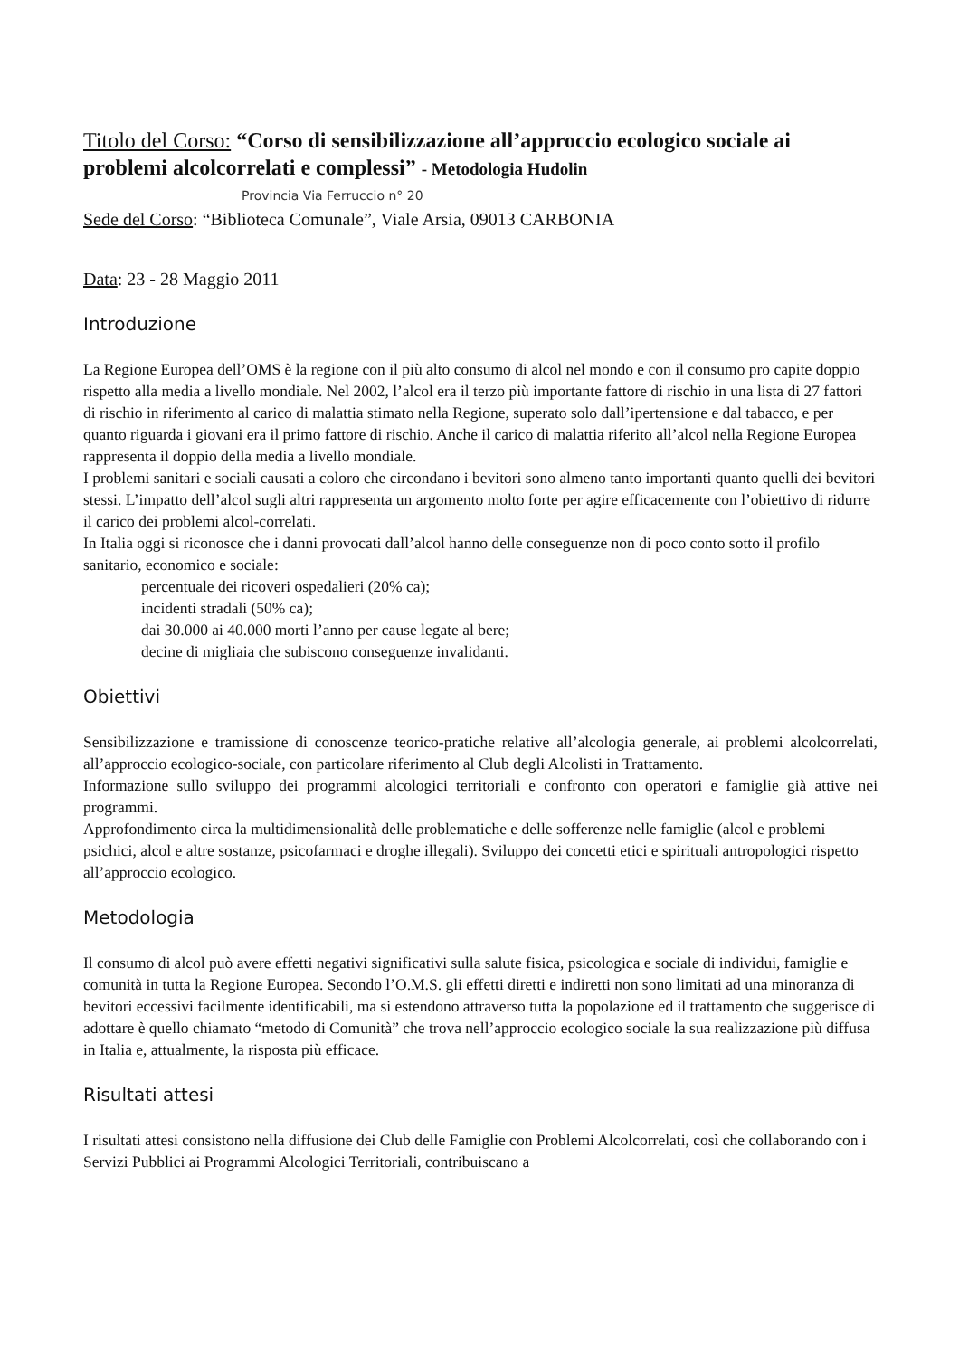Titolo del Corso: “Corso di sensibilizzazione all’approccio ecologico sociale ai problemi alcolcorrelati e complessi” - Metodologia Hudolin
Provincia Via Ferruccio n° 20
Sede del Corso: “Biblioteca Comunale”, Viale Arsia, 09013 CARBONIA
Data: 23 - 28 Maggio 2011
Introduzione
La Regione Europea dell’OMS è la regione con il più alto consumo di alcol nel mondo e con il consumo pro capite doppio rispetto alla media a livello mondiale. Nel 2002, l’alcol era il terzo più importante fattore di rischio in una lista di 27 fattori di rischio in riferimento al carico di malattia stimato nella Regione, superato solo dall’ipertensione e dal tabacco, e per quanto riguarda i giovani era il primo fattore di rischio. Anche il carico di malattia riferito all’alcol nella Regione Europea rappresenta il doppio della media a livello mondiale.
I problemi sanitari e sociali causati a coloro che circondano i bevitori sono almeno tanto importanti quanto quelli dei bevitori stessi. L’impatto dell’alcol sugli altri rappresenta un argomento molto forte per agire efficacemente con l’obiettivo di ridurre il carico dei problemi alcol-correlati.
In Italia oggi si riconosce che i danni provocati dall’alcol hanno delle conseguenze non di poco conto sotto il profilo sanitario, economico e sociale:
percentuale dei ricoveri ospedalieri (20% ca);
incidenti stradali (50% ca);
dai 30.000 ai 40.000 morti l’anno per cause legate al bere;
decine di migliaia che subiscono conseguenze invalidanti.
Obiettivi
Sensibilizzazione e tramissione di conoscenze teorico-pratiche relative all’alcologia generale, ai problemi alcolcorrelati, all’approccio ecologico-sociale, con particolare riferimento al Club degli Alcolisti in Trattamento.
Informazione sullo sviluppo dei programmi alcologici territoriali e confronto con operatori e famiglie già attive nei programmi.
Approfondimento circa la multidimensionalità delle problematiche e delle sofferenze nelle famiglie (alcol e problemi psichici, alcol e altre sostanze, psicofarmaci e droghe illegali). Sviluppo dei concetti etici e spirituali antropologici rispetto all’approccio ecologico.
Metodologia
Il consumo di alcol può avere effetti negativi significativi sulla salute fisica, psicologica e sociale di individui, famiglie e comunità in tutta la Regione Europea. Secondo l’O.M.S. gli effetti diretti e indiretti non sono limitati ad una minoranza di bevitori eccessivi facilmente identificabili, ma si estendono attraverso tutta la popolazione ed il trattamento che suggerisce di adottare è quello chiamato “metodo di Comunità” che trova nell’approccio ecologico sociale la sua realizzazione più diffusa in Italia e, attualmente, la risposta più efficace.
Risultati attesi
I risultati attesi consistono nella diffusione dei Club delle Famiglie con Problemi Alcolcorrelati, così che collaborando con i Servizi Pubblici ai Programmi Alcologici Territoriali, contribuiscano a